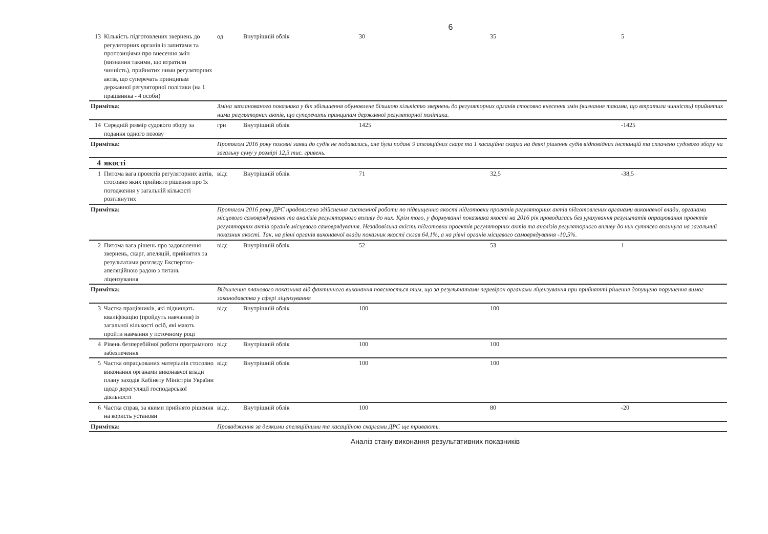6
| 13 | Кількість підготовлених звернень до регуляторних органів із запитами та пропозиціями про внесення змін (визнання такими, що втратили чинність), прийнятих ними регуляторних актів, що суперечать принципам державної регуляторної політики (на 1 працівника - 4 особи) | од | Внутрішній облік | 30 | 35 | 5 |
| Примітка: | | Зміна запланованого показника у бік збільшення обумовлене більшою кількістю звернень до регуляторних органів стосовно внесення змін (визнання такими, що втратили чинність) прийнятих ними регуляторних актів, що суперечать принципам державної регуляторної політики. | | | | |
| 14 | Середній розмір судового збору за подання одного позову | грн | Внутрішній облік | 1425 | | -1425 |
| Примітка: | | Протягом 2016 року позовні заяви до судів не подавались, але були подані 9 апеляційних скарг та 1 касаційна скарга на деякі рішення судів відповідних інстанцій та сплачено судового збору на загальну суму у розмірі 12,3 тис. гривень. | | | | |
| 4 | якості | | | | | |
| 1 | Питома вага проектів регуляторних актів, стосовно яких прийнято рішення про їх погодження у загальній кількості розглянутих | відс | Внутрішній облік | 71 | 32,5 | -38,5 |
| Примітка: | | Протягом 2016 року ДРС продовжено здійснення системної роботи по підвищенню якості підготовки проектів регуляторних актів підготовлених органами виконавчої влади, органами місцевого самоврядування та аналізів регуляторного впливу до них. Крім того, у формуванні показника якості на 2016 рік проводилась без урахування результатів опрацювання проектів регуляторних актів органів місцевого самоврядування. Незадовільна якість підготовки проектів регуляторних актів та аналізів регуляторного впливу до них суттєво вплинула на загальний показник якості. Так, на рівні органів виконавчої влади показник якості склав 64,1%, а на рівні органів місцевого самоврядування -10,5%. | | | | |
| 2 | Питома вага рішень про задоволення звернень, скарг, апеляцій, прийнятих за результатами розгляду Експертно-апеляційною радою з питань ліцензування | відс | Внутрішній облік | 52 | 53 | 1 |
| Примітка: | | Відхилення планового показника від фактичного виконання пояснюється тим, що за результатами перевірок органами ліцензування при прийнятті рішення допущено порушення вимог законодавства у сфері ліцензування | | | | |
| 3 | Частка працівників, які підвищать кваліфікацію (пройдуть навчання) із загальної кількості осіб, які мають пройти навчання у поточному році | відс | Внутрішній облік | 100 | 100 | |
| 4 | Рівень безперебійної роботи програмного забезпечення | відс | Внутрішній облік | 100 | 100 | |
| 5 | Частка опрацьованих матеріалів стосовно виконання органами виконавчої влади плану заходів Кабінету Міністрів України щодо дерегуляції господарської діяльності | відс | Внутрішній облік | 100 | 100 | |
| 6 | Частка справ, за якими прийнято рішення на користь установи | відс. | Внутрішній облік | 100 | 80 | -20 |
| Примітка: | | Провадження за деякими апеляційними та касаційною скаргами ДРС ще тривають. | | | | |
Аналіз стану виконання результативних показників